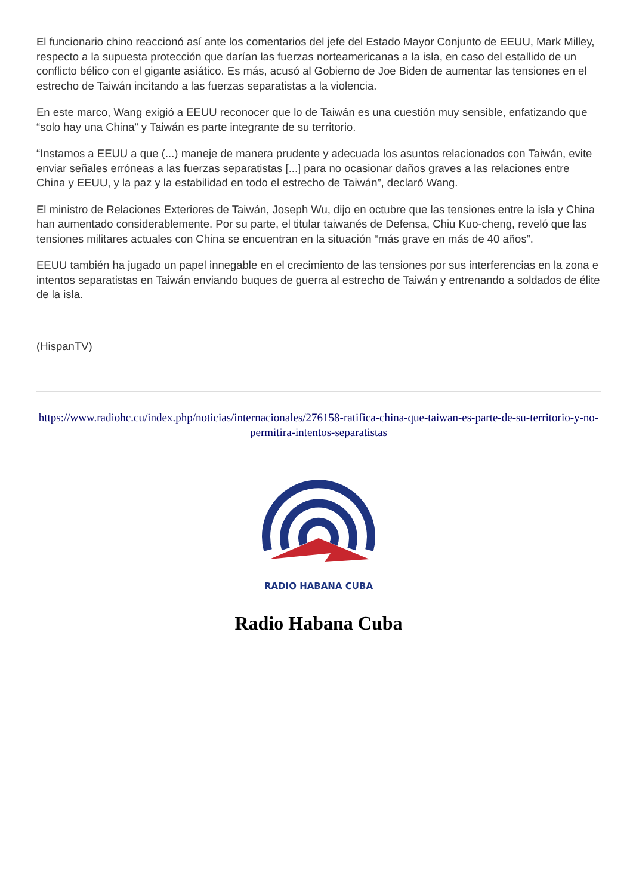El funcionario chino reaccionó así ante los comentarios del jefe del Estado Mayor Conjunto de EEUU, Mark Milley, respecto a la supuesta protección que darían las fuerzas norteamericanas a la isla, en caso del estallido de un conflicto bélico con el gigante asiático. Es más, acusó al Gobierno de Joe Biden de aumentar las tensiones en el estrecho de Taiwán incitando a las fuerzas separatistas a la violencia.
En este marco, Wang exigió a EEUU reconocer que lo de Taiwán es una cuestión muy sensible, enfatizando que “solo hay una China” y Taiwán es parte integrante de su territorio.
“Instamos a EEUU a que (...) maneje de manera prudente y adecuada los asuntos relacionados con Taiwán, evite enviar señales erróneas a las fuerzas separatistas [...] para no ocasionar daños graves a las relaciones entre China y EEUU, y la paz y la estabilidad en todo el estrecho de Taiwán”, declaró Wang.
El ministro de Relaciones Exteriores de Taiwán, Joseph Wu, dijo en octubre que las tensiones entre la isla y China han aumentado considerablemente. Por su parte, el titular taiwanés de Defensa, Chiu Kuo-cheng, reveló que las tensiones militares actuales con China se encuentran en la situación “más grave en más de 40 años”.
EEUU también ha jugado un papel innegable en el crecimiento de las tensiones por sus interferencias en la zona e intentos separatistas en Taiwán enviando buques de guerra al estrecho de Taiwán y entrenando a soldados de élite de la isla.
(HispanTV)
https://www.radiohc.cu/index.php/noticias/internacionales/276158-ratifica-china-que-taiwan-es-parte-de-su-territorio-y-no-permitira-intentos-separatistas
RADIO HABANA CUBA
Radio Habana Cuba